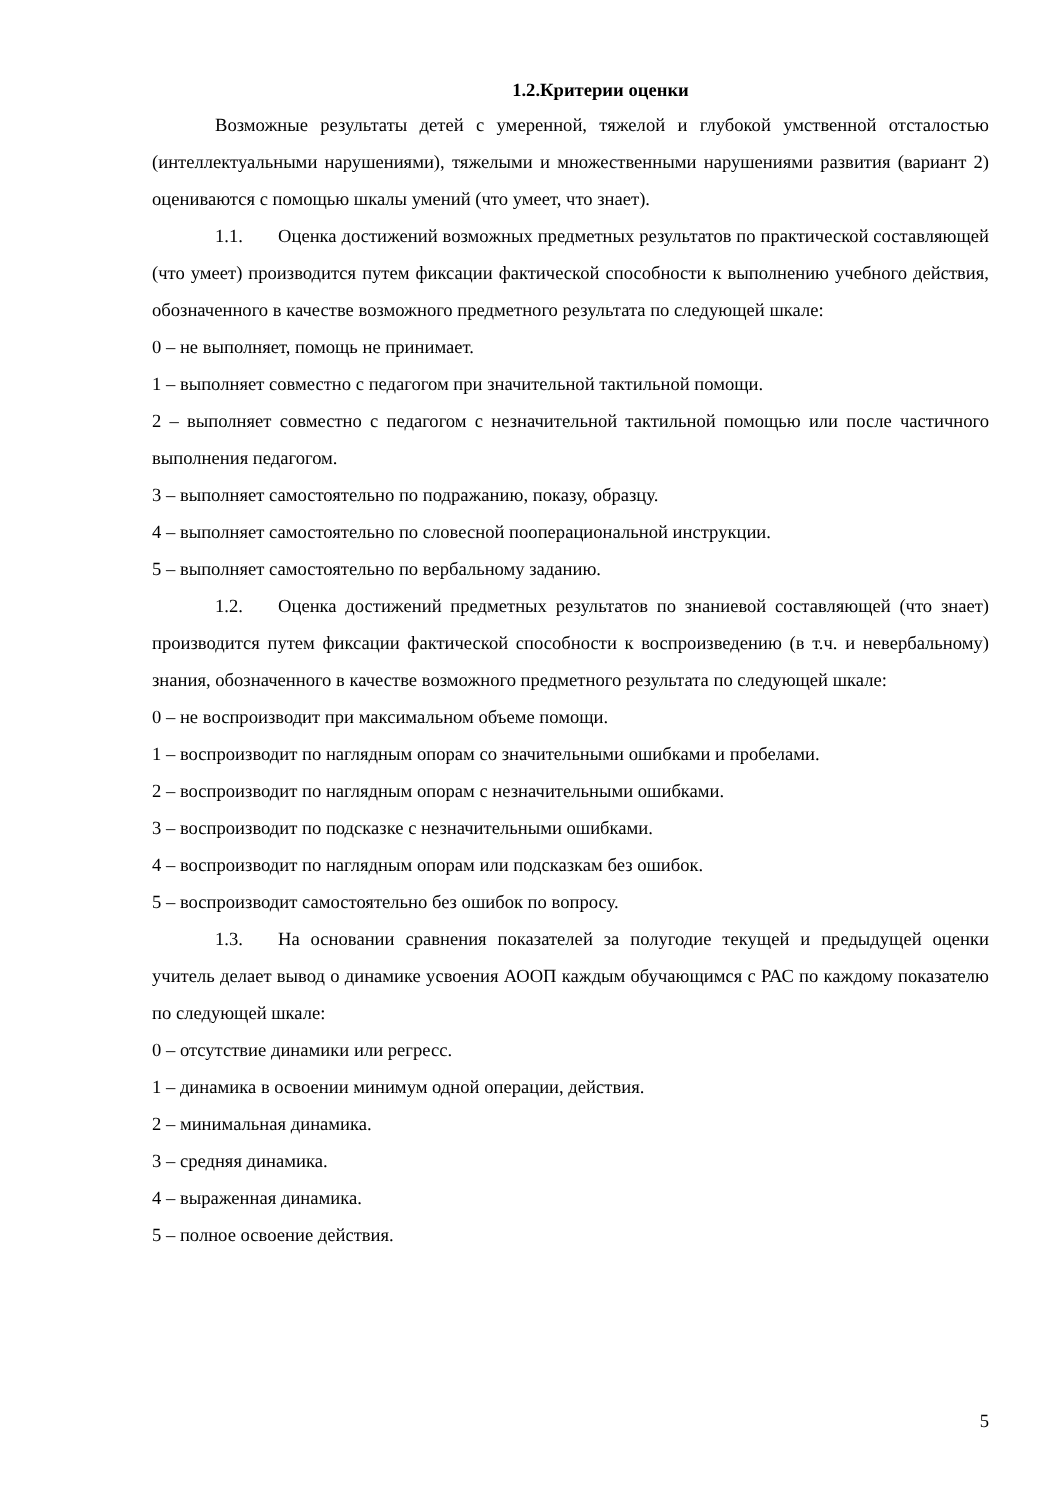1.2.Критерии оценки
Возможные результаты детей с умеренной, тяжелой и глубокой умственной отсталостью (интеллектуальными нарушениями), тяжелыми и множественными нарушениями развития (вариант 2) оцениваются с помощью шкалы умений (что умеет, что знает).
1.1. Оценка достижений возможных предметных результатов по практической составляющей (что умеет) производится путем фиксации фактической способности к выполнению учебного действия, обозначенного в качестве возможного предметного результата по следующей шкале:
0 – не выполняет, помощь не принимает.
1 – выполняет совместно с педагогом при значительной тактильной помощи.
2 – выполняет совместно с педагогом с незначительной тактильной помощью или после частичного выполнения педагогом.
3 – выполняет самостоятельно по подражанию, показу, образцу.
4 – выполняет самостоятельно по словесной пооперациональной инструкции.
5 – выполняет самостоятельно по вербальному заданию.
1.2. Оценка достижений предметных результатов по знаниевой составляющей (что знает) производится путем фиксации фактической способности к воспроизведению (в т.ч. и невербальному) знания, обозначенного в качестве возможного предметного результата по следующей шкале:
0 – не воспроизводит при максимальном объеме помощи.
1 – воспроизводит по наглядным опорам со значительными ошибками и пробелами.
2 – воспроизводит по наглядным опорам с незначительными ошибками.
3 – воспроизводит по подсказке с незначительными ошибками.
4 – воспроизводит по наглядным опорам или подсказкам без ошибок.
5 – воспроизводит самостоятельно без ошибок по вопросу.
1.3. На основании сравнения показателей за полугодие текущей и предыдущей оценки учитель делает вывод о динамике усвоения АООП каждым обучающимся с РАС по каждому показателю по следующей шкале:
0 – отсутствие динамики или регресс.
1 – динамика в освоении минимум одной операции, действия.
2 – минимальная динамика.
3 – средняя динамика.
4 – выраженная динамика.
5 – полное освоение действия.
5